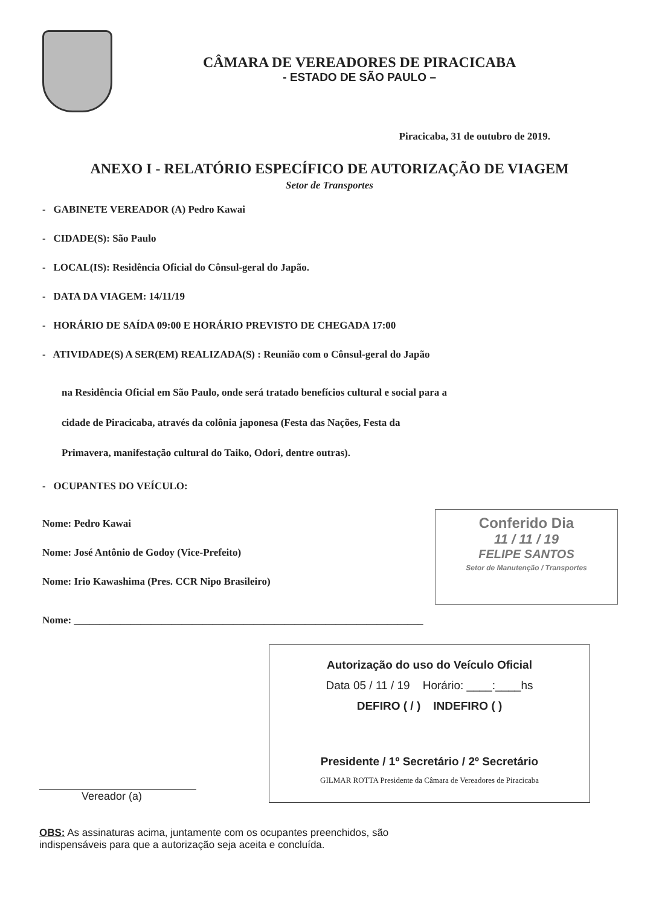CÂMARA DE VEREADORES DE PIRACICABA
- ESTADO DE SÃO PAULO –
Piracicaba, 31 de outubro de 2019.
ANEXO I - RELATÓRIO ESPECÍFICO DE AUTORIZAÇÃO DE VIAGEM
Setor de Transportes
- GABINETE VEREADOR (A) Pedro Kawai
- CIDADE(S): São Paulo
- LOCAL(IS): Residência Oficial do Cônsul-geral do Japão.
- DATA DA VIAGEM: 14/11/19
- HORÁRIO DE SAÍDA 09:00 E HORÁRIO PREVISTO DE CHEGADA 17:00
- ATIVIDADE(S) A SER(EM) REALIZADA(S) : Reunião com o Cônsul-geral do Japão
na Residência Oficial em São Paulo, onde será tratado benefícios cultural e social para a
cidade de Piracicaba, através da colônia japonesa (Festa das Nações, Festa da
Primavera, manifestação cultural do Taiko, Odori, dentre outras).
- OCUPANTES DO VEÍCULO:
Nome: Pedro Kawai
Nome: José Antônio de Godoy (Vice-Prefeito)
Nome: Irio Kawashima (Pres. CCR Nipo Brasileiro)
Conferido Dia
11 / 11 / 19
FELIPE SANTOS
Setor de Manutenção / Transportes
Nome: ____________________________________________________________________
Vereador (a)
Autorização do uso do Veículo Oficial
Data 05 / 11 / 19 Horário: ____:____hs
DEFIRO ( / ) INDEFIRO ( )
Presidente / 1º Secretário / 2º Secretário
GILMAR ROTTA Presidente da Câmara de Vereadores de Piracicaba
OBS: As assinaturas acima, juntamente com os ocupantes preenchidos, são
indispensáveis para que a autorização seja aceita e concluída.